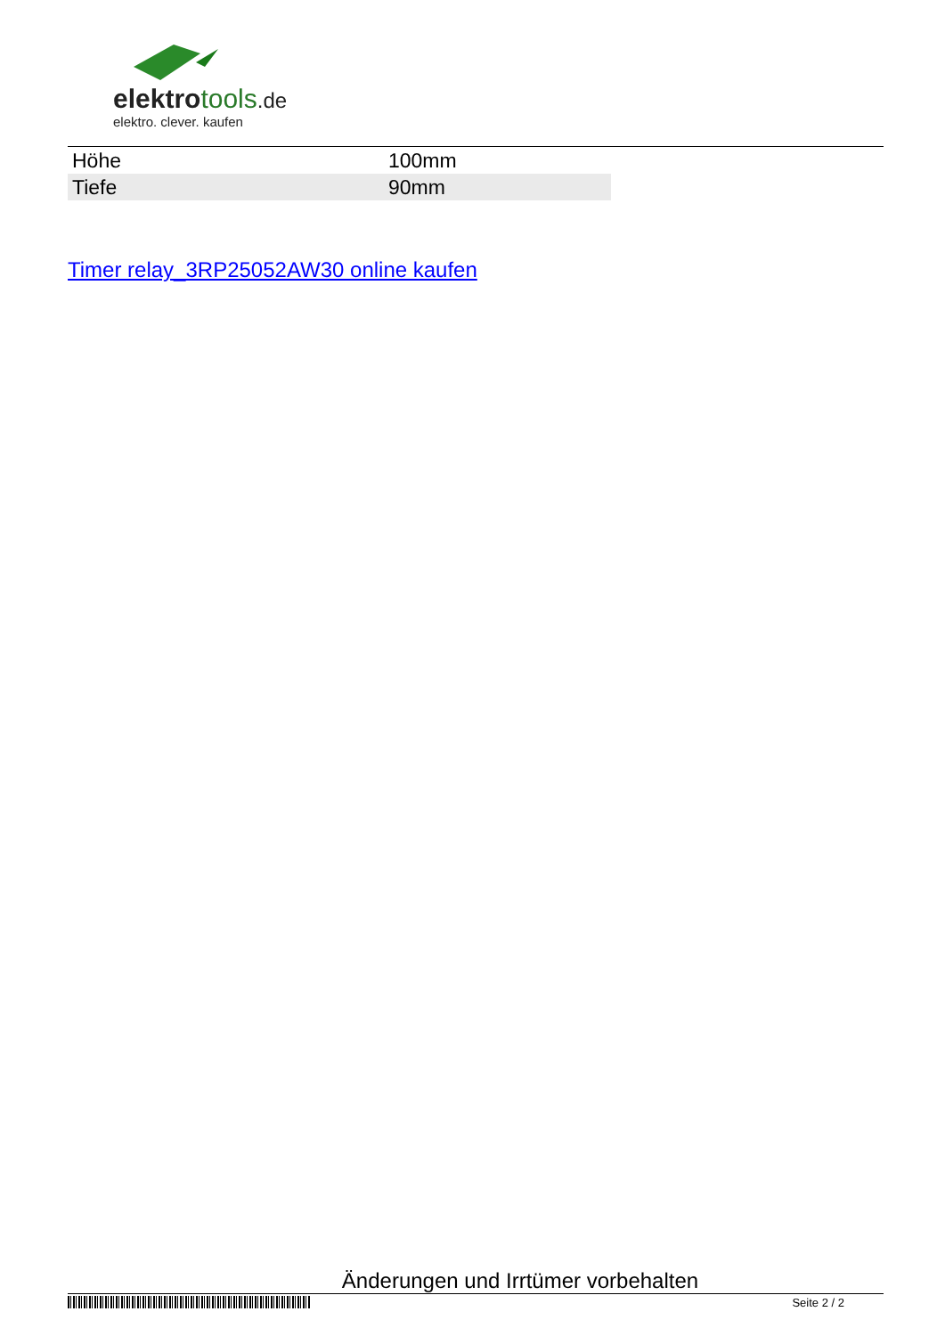elektrotools.de
elektro. clever. kaufen
| Höhe | 100mm |
| Tiefe | 90mm |
Timer relay_3RP25052AW30 online kaufen
Änderungen und Irrtümer vorbehalten
Seite 2 / 2